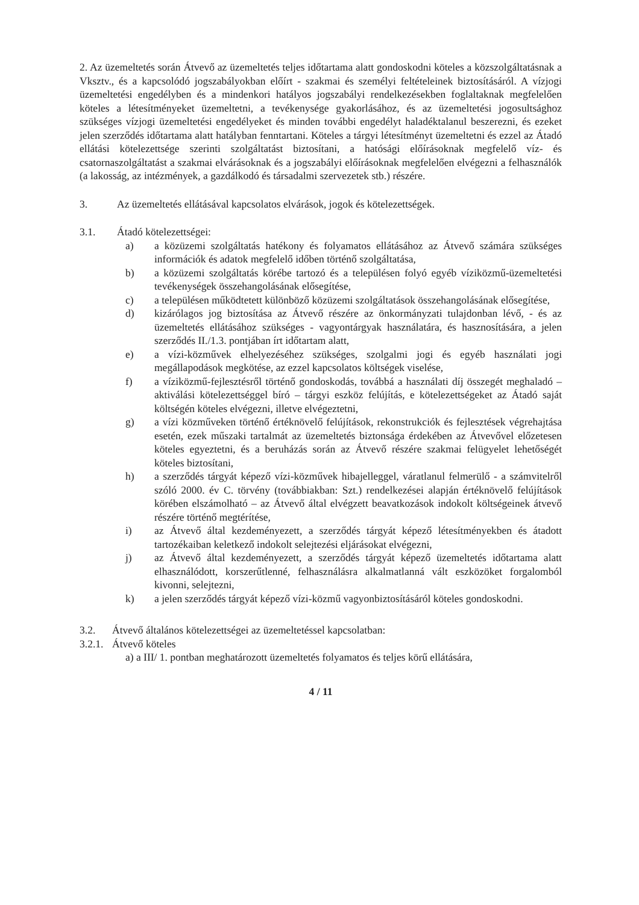2. Az üzemeltetés során Átvevő az üzemeltetés teljes időtartama alatt gondoskodni köteles a közszolgáltatásnak a Vksztv., és a kapcsolódó jogszabályokban előírt - szakmai és személyi feltételeinek biztosításáról. A vízjogi üzemeltetési engedélyben és a mindenkori hatályos jogszabályi rendelkezésekben foglaltaknak megfelelően köteles a létesítményeket üzemeltetni, a tevékenysége gyakorlásához, és az üzemeltetési jogosultsághoz szükséges vízjogi üzemeltetési engedélyeket és minden további engedélyt haladéktalanul beszerezni, és ezeket jelen szerződés időtartama alatt hatályban fenntartani. Köteles a tárgyi létesítményt üzemeltetni és ezzel az Átadó ellátási kötelezettsége szerinti szolgáltatást biztosítani, a hatósági előírásoknak megfelelő víz- és csatornaszolgáltatást a szakmai elvárásoknak és a jogszabályi előírásoknak megfelelően elvégezni a felhasználók (a lakosság, az intézmények, a gazdálkodó és társadalmi szervezetek stb.) részére.
3. Az üzemeltetés ellátásával kapcsolatos elvárások, jogok és kötelezettségek.
3.1. Átadó kötelezettségei:
a) a közüzemi szolgáltatás hatékony és folyamatos ellátásához az Átvevő számára szükséges információk és adatok megfelelő időben történő szolgáltatása,
b) a közüzemi szolgáltatás körébe tartozó és a településen folyó egyéb víziközmű-üzemeltetési tevékenységek összehangolásának elősegítése,
c) a településen működtetett különböző közüzemi szolgáltatások összehangolásának elősegítése,
d) kizárólagos jog biztosítása az Átvevő részére az önkormányzati tulajdonban lévő, - és az üzemeltetés ellátásához szükséges - vagyontárgyak használatára, és hasznosítására, a jelen szerződés II./1.3. pontjában írt időtartam alatt,
e) a vízi-közművek elhelyezéséhez szükséges, szolgalmi jogi és egyéb használati jogi megállapodások megkötése, az ezzel kapcsolatos költségek viselése,
f) a víziközmű-fejlesztésről történő gondoskodás, továbbá a használati díj összegét meghaladó – aktiválási kötelezettséggel bíró – tárgyi eszköz felújítás, e kötelezettségeket az Átadó saját költségén köteles elvégezni, illetve elvégeztetni,
g) a vízi közműveken történő értéknövelő felújítások, rekonstrukciók és fejlesztések végrehajtása esetén, ezek műszaki tartalmát az üzemeltetés biztonsága érdekében az Átvevővel előzetesen köteles egyeztetni, és a beruházás során az Átvevő részére szakmai felügyelet lehetőségét köteles biztosítani,
h) a szerződés tárgyát képező vízi-közművek hibajelleggel, váratlanul felmerülő - a számvitelről szóló 2000. év C. törvény (továbbiakban: Szt.) rendelkezései alapján értéknövelő felújítások körében elszámolható – az Átvevő által elvégzett beavatkozások indokolt költségeinek átvevő részére történő megtérítése,
i) az Átvevő által kezdeményezett, a szerződés tárgyát képező létesítményekben és átadott tartozékaiban keletkező indokolt selejtezési eljárásokat elvégezni,
j) az Átvevő által kezdeményezett, a szerződés tárgyát képező üzemeltetés időtartama alatt elhasználódott, korszerűtlenné, felhasználásra alkalmatlanná vált eszközöket forgalomból kivonni, selejtezni,
k) a jelen szerződés tárgyát képező vízi-közmű vagyonbiztosításáról köteles gondoskodni.
3.2. Átvevő általános kötelezettségei az üzemeltetéssel kapcsolatban:
3.2.1.
Átvevő köteles
a) a III/ 1. pontban meghatározott üzemeltetés folyamatos és teljes körű ellátására,
4 / 11